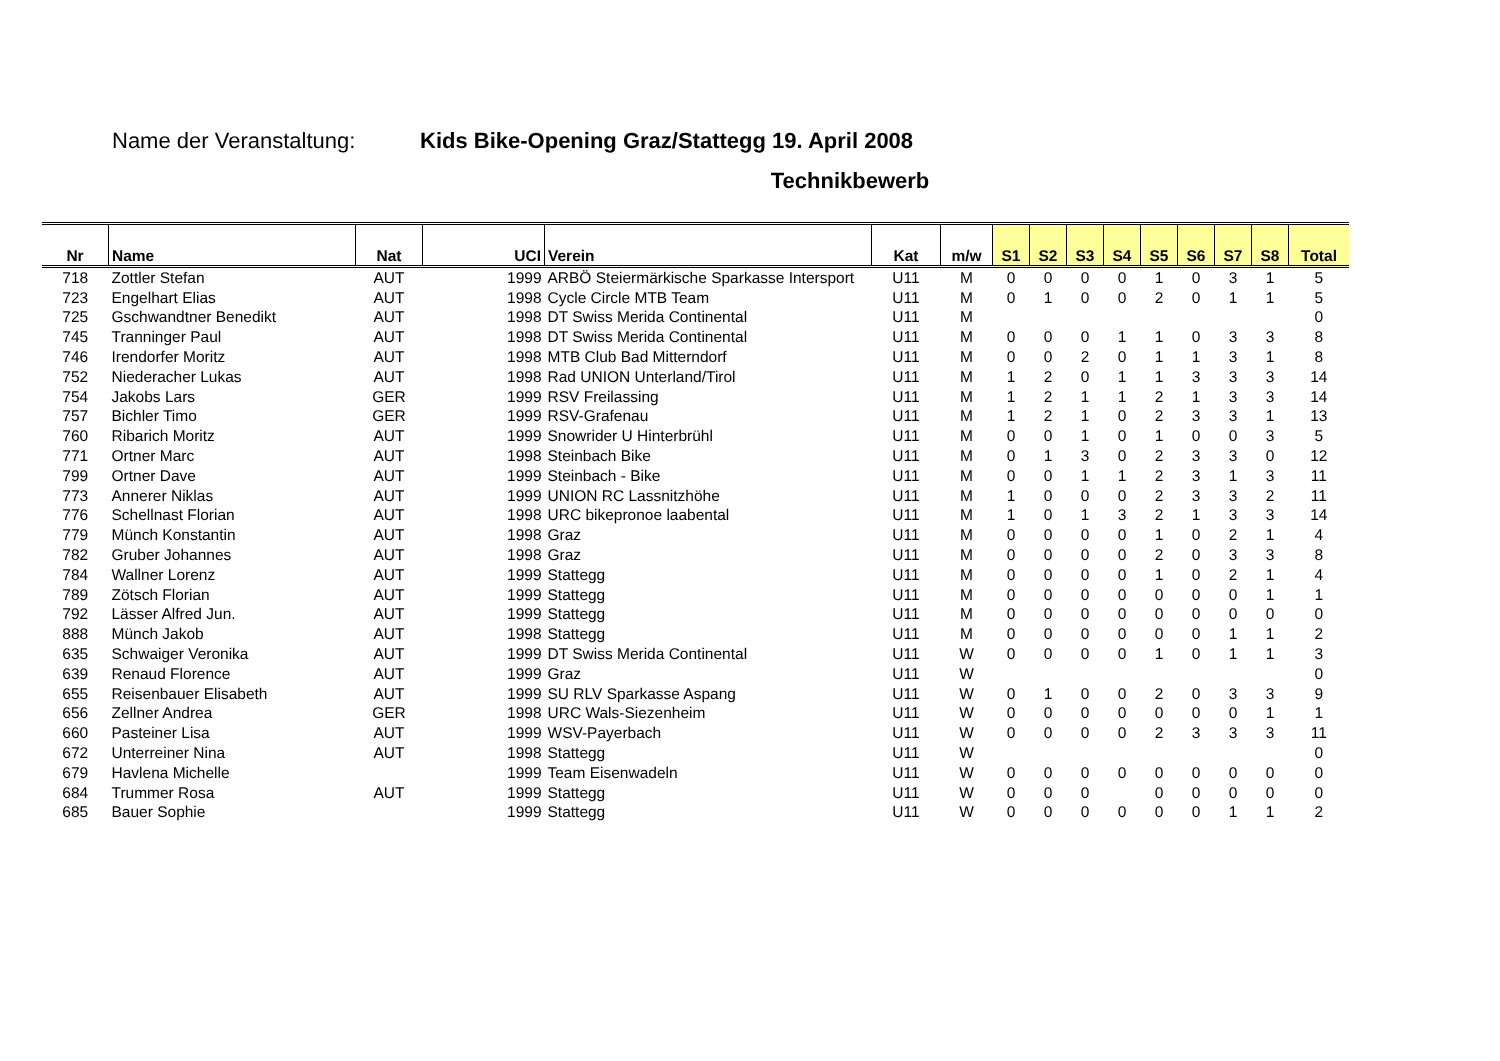Name der Veranstaltung: Kids Bike-Opening Graz/Stattegg 19. April 2008
Technikbewerb
| Nr | Name | Nat | UCI | Verein | Kat | m/w | S1 | S2 | S3 | S4 | S5 | S6 | S7 | S8 | Total |
| --- | --- | --- | --- | --- | --- | --- | --- | --- | --- | --- | --- | --- | --- | --- | --- |
| 718 | Zottler Stefan | AUT | 1999 | ARBÖ Steiermärkische Sparkasse Intersport | U11 | M | 0 | 0 | 0 | 0 | 1 | 0 | 3 | 1 | 5 |
| 723 | Engelhart Elias | AUT | 1998 | Cycle Circle MTB Team | U11 | M | 0 | 1 | 0 | 0 | 2 | 0 | 1 | 1 | 5 |
| 725 | Gschwandtner Benedikt | AUT | 1998 | DT Swiss Merida Continental | U11 | M | | | | | | | | | 0 |
| 745 | Tranninger Paul | AUT | 1998 | DT Swiss Merida Continental | U11 | M | 0 | 0 | 0 | 1 | 1 | 0 | 3 | 3 | 8 |
| 746 | Irendorfer Moritz | AUT | 1998 | MTB Club Bad Mitterndorf | U11 | M | 0 | 0 | 2 | 0 | 1 | 1 | 3 | 1 | 8 |
| 752 | Niederacher Lukas | AUT | 1998 | Rad UNION Unterland/Tirol | U11 | M | 1 | 2 | 0 | 1 | 1 | 3 | 3 | 3 | 14 |
| 754 | Jakobs Lars | GER | 1999 | RSV Freilassing | U11 | M | 1 | 2 | 1 | 1 | 2 | 1 | 3 | 3 | 14 |
| 757 | Bichler Timo | GER | 1999 | RSV-Grafenau | U11 | M | 1 | 2 | 1 | 0 | 2 | 3 | 3 | 1 | 13 |
| 760 | Ribarich Moritz | AUT | 1999 | Snowrider U Hinterbrühl | U11 | M | 0 | 0 | 1 | 0 | 1 | 0 | 0 | 3 | 5 |
| 771 | Ortner Marc | AUT | 1998 | Steinbach Bike | U11 | M | 0 | 1 | 3 | 0 | 2 | 3 | 3 | 0 | 12 |
| 799 | Ortner Dave | AUT | 1999 | Steinbach - Bike | U11 | M | 0 | 0 | 1 | 1 | 2 | 3 | 1 | 3 | 11 |
| 773 | Annerer Niklas | AUT | 1999 | UNION RC Lassnitzhöhe | U11 | M | 1 | 0 | 0 | 0 | 2 | 3 | 3 | 2 | 11 |
| 776 | Schellnast Florian | AUT | 1998 | URC bikepronoe laabental | U11 | M | 1 | 0 | 1 | 3 | 2 | 1 | 3 | 3 | 14 |
| 779 | Münch Konstantin | AUT | 1998 | Graz | U11 | M | 0 | 0 | 0 | 0 | 1 | 0 | 2 | 1 | 4 |
| 782 | Gruber Johannes | AUT | 1998 | Graz | U11 | M | 0 | 0 | 0 | 0 | 2 | 0 | 3 | 3 | 8 |
| 784 | Wallner Lorenz | AUT | 1999 | Stattegg | U11 | M | 0 | 0 | 0 | 0 | 1 | 0 | 2 | 1 | 4 |
| 789 | Zötsch Florian | AUT | 1999 | Stattegg | U11 | M | 0 | 0 | 0 | 0 | 0 | 0 | 0 | 1 | 1 |
| 792 | Lässer Alfred Jun. | AUT | 1999 | Stattegg | U11 | M | 0 | 0 | 0 | 0 | 0 | 0 | 0 | 0 | 0 |
| 888 | Münch Jakob | AUT | 1998 | Stattegg | U11 | M | 0 | 0 | 0 | 0 | 0 | 0 | 1 | 1 | 2 |
| 635 | Schwaiger Veronika | AUT | 1999 | DT Swiss Merida Continental | U11 | W | 0 | 0 | 0 | 0 | 1 | 0 | 1 | 1 | 3 |
| 639 | Renaud Florence | AUT | 1999 | Graz | U11 | W | | | | | | | | | 0 |
| 655 | Reisenbauer Elisabeth | AUT | 1999 | SU RLV Sparkasse Aspang | U11 | W | 0 | 1 | 0 | 0 | 2 | 0 | 3 | 3 | 9 |
| 656 | Zellner Andrea | GER | 1998 | URC Wals-Siezenheim | U11 | W | 0 | 0 | 0 | 0 | 0 | 0 | 0 | 1 | 1 |
| 660 | Pasteiner Lisa | AUT | 1999 | WSV-Payerbach | U11 | W | 0 | 0 | 0 | 0 | 2 | 3 | 3 | 3 | 11 |
| 672 | Unterreiner Nina | AUT | 1998 | Stattegg | U11 | W | | | | | | | | | 0 |
| 679 | Havlena Michelle | | 1999 | Team Eisenwadeln | U11 | W | 0 | 0 | 0 | 0 | 0 | 0 | 0 | 0 | 0 |
| 684 | Trummer Rosa | AUT | 1999 | Stattegg | U11 | W | 0 | 0 | 0 | | 0 | 0 | 0 | 0 | 0 |
| 685 | Bauer Sophie | | 1999 | Stattegg | U11 | W | 0 | 0 | 0 | 0 | 0 | 0 | 1 | 1 | 2 |